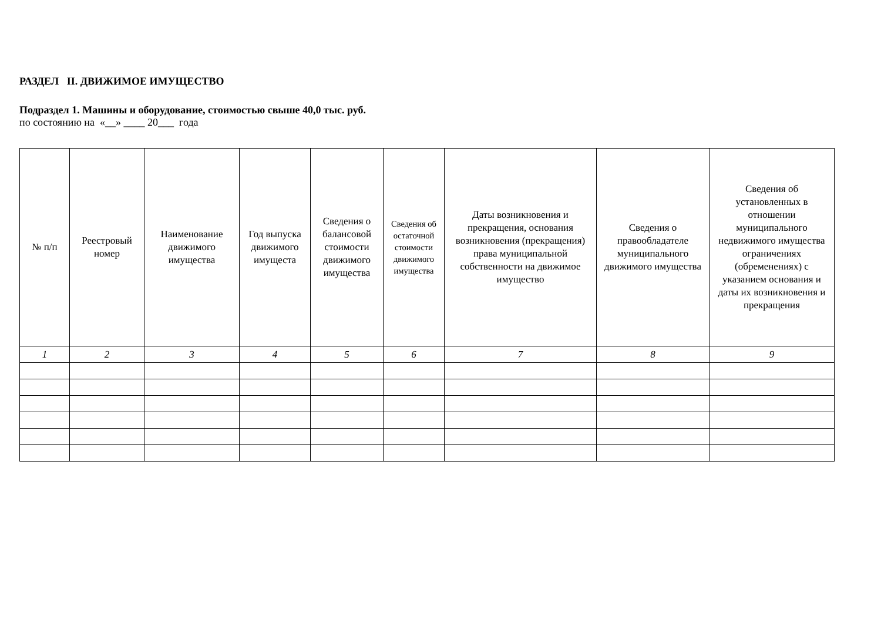РАЗДЕЛ II. ДВИЖИМОЕ ИМУЩЕСТВО
Подраздел 1. Машины и оборудование, стоимостью свыше 40,0 тыс. руб.
по состоянию на «__» ____ 20___ года
| № п/п | Реестровый номер | Наименование движимого имущества | Год выпуска движимого имущеста | Сведения о балансовой стоимости движимого имущества | Сведения об остаточной стоимости движимого имущества | Даты возникновения и прекращения, основания возникновения (прекращения) права муниципальной собственности на движимое имущество | Сведения о правообладателе муниципального движимого имущества | Сведения об установленных в отношении муниципального недвижимого имущества ограничениях (обременениях) с указанием основания и даты их возникновения и прекращения |
| --- | --- | --- | --- | --- | --- | --- | --- | --- |
| 1 | 2 | 3 | 4 | 5 | 6 | 7 | 8 | 9 |